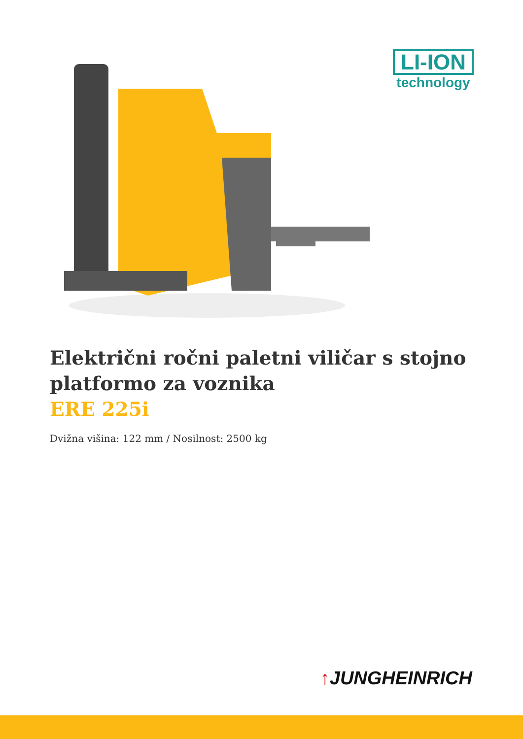LI-ION
technology
Električni ročni paletni viličar s stojno platformo za voznika
ERE 225i
Dvižna višina: 122 mm / Nosilnost: 2500 kg
↑JUNGHEINRICH